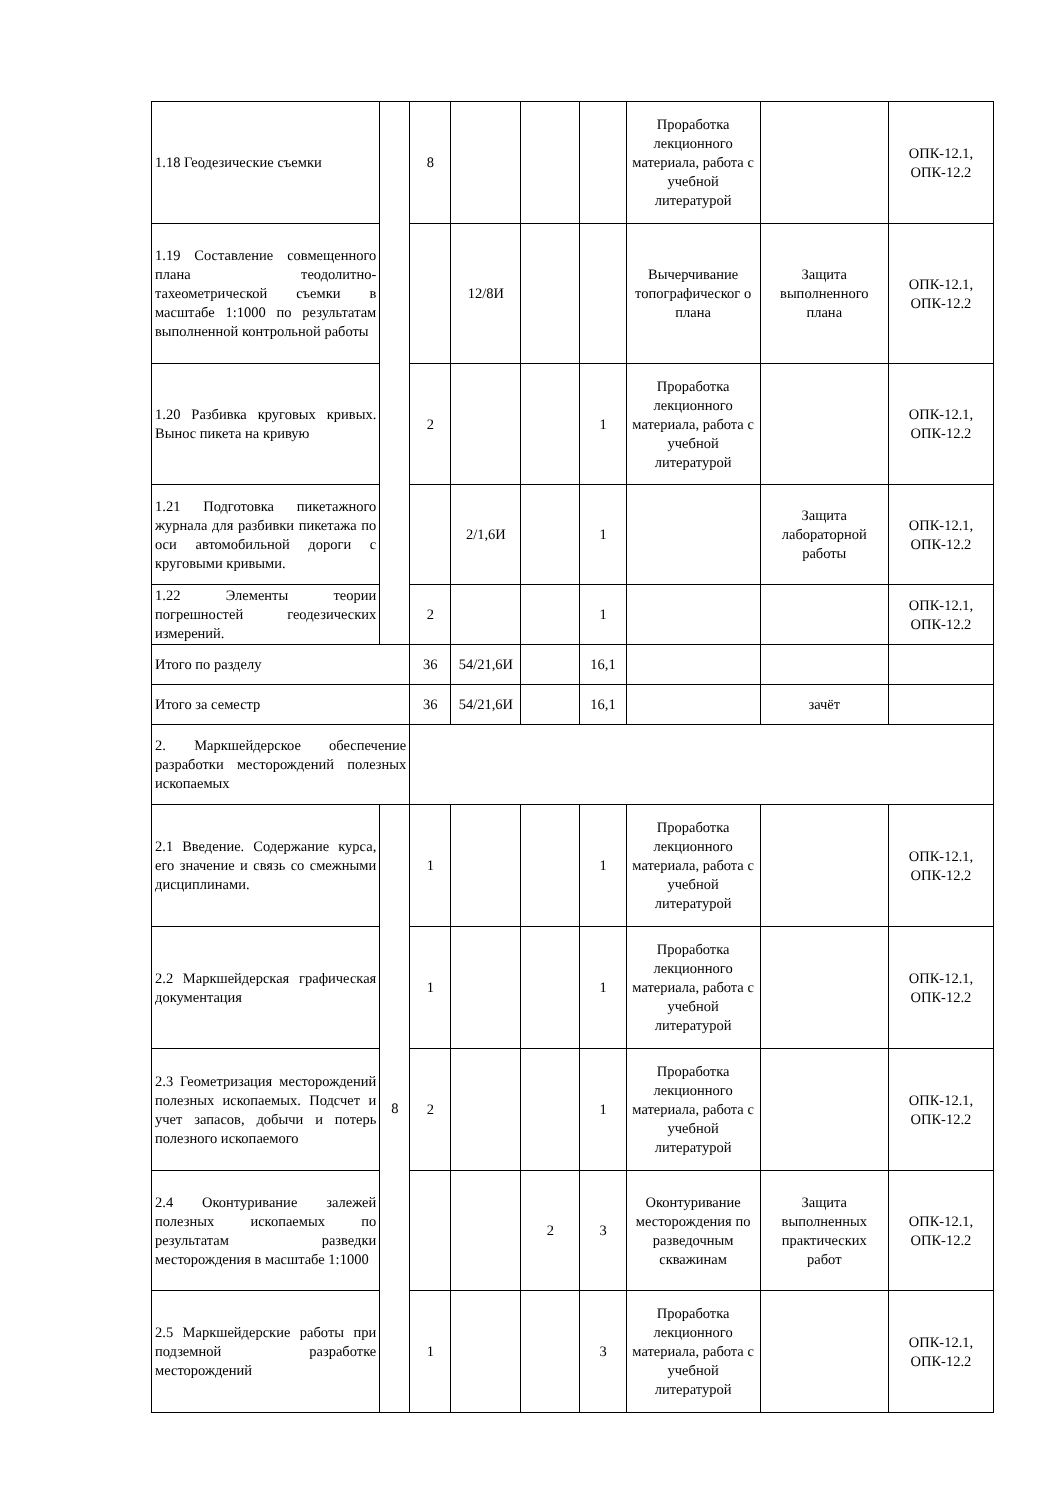| 1.18 Геодезические съемки | | 8 | | | | Проработка лекционного материала, работа с учебной литературой | | ОПК-12.1, ОПК-12.2 |
| 1.19 Составление совмещенного плана теодолитно-тахеометрической съемки в масштабе 1:1000 по результатам выполненной контрольной работы | | | 12/8И | | | Вычерчивание топографическог о плана | Защита выполненного плана | ОПК-12.1, ОПК-12.2 |
| 1.20 Разбивка круговых кривых. Вынос пикета на кривую | | 2 | | | 1 | Проработка лекционного материала, работа с учебной литературой | | ОПК-12.1, ОПК-12.2 |
| 1.21 Подготовка пикетажного журнала для разбивки пикетажа по оси автомобильной дороги с круговыми кривыми. | | | 2/1,6И | | 1 | | Защита лабораторной работы | ОПК-12.1, ОПК-12.2 |
| 1.22 Элементы теории погрешностей геодезических измерений. | | 2 | | | 1 | | | ОПК-12.1, ОПК-12.2 |
| Итого по разделу | | 36 | 54/21,6И | | 16,1 | | | |
| Итого за семестр | | 36 | 54/21,6И | | 16,1 | | зачёт | |
| 2. Маркшейдерское обеспечение разработки месторождений полезных ископаемых | | | | | | | | |
| 2.1 Введение. Содержание курса, его значение и связь со смежными дисциплинами. | 8 | 1 | | | 1 | Проработка лекционного материала, работа с учебной литературой | | ОПК-12.1, ОПК-12.2 |
| 2.2 Маркшейдерская графическая документация | | 1 | | | 1 | Проработка лекционного материала, работа с учебной литературой | | ОПК-12.1, ОПК-12.2 |
| 2.3 Геометризация месторождений полезных ископаемых. Подсчет и учет запасов, добычи и потерь полезного ископаемого | | 2 | | | 1 | Проработка лекционного материала, работа с учебной литературой | | ОПК-12.1, ОПК-12.2 |
| 2.4 Оконтуривание залежей полезных ископаемых по результатам разведки месторождения в масштабе 1:1000 | | | | 2 | 3 | Оконтуривание месторождения по разведочным скважинам | Защита выполненных практических работ | ОПК-12.1, ОПК-12.2 |
| 2.5 Маркшейдерские работы при подземной разработке месторождений | | 1 | | | 3 | Проработка лекционного материала, работа с учебной литературой | | ОПК-12.1, ОПК-12.2 |